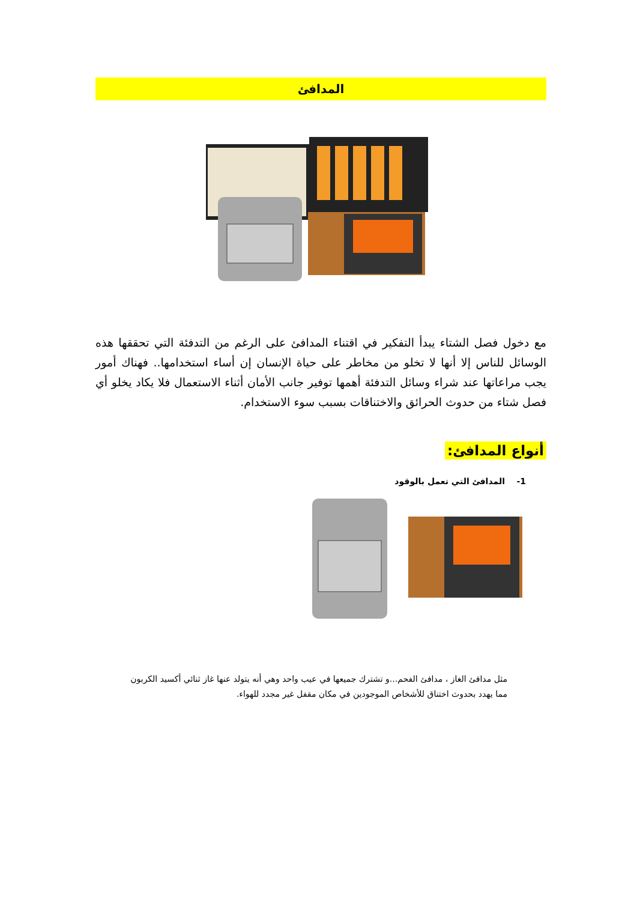المدافئ
مع دخول فصل الشتاء يبدأ التفكير في اقتناء المدافئ على الرغم من التدفئة التي تحققها هذه الوسائل للناس إلا أنها لا تخلو من مخاطر على حياة الإنسان إن أساء استخدامها.. فهناك أمور يجب مراعاتها عند شراء وسائل التدفئة أهمها توفير جانب الأمان أثناء الاستعمال فلا يكاد يخلو أي فصل شتاء من حدوث الحرائق والاختناقات بسبب سوء الاستخدام.
أنواع المدافئ:
1- المدافئ التي تعمل بالوقود
مثل مدافئ الغاز ، مدافئ الفحم...و تشترك جميعها في عيب واحد وهي أنه يتولد عنها غاز ثنائي أكسيد الكربون مما يهدد بحدوث اختناق للأشخاص الموجودين في مكان مقفل غير مجدد للهواء.